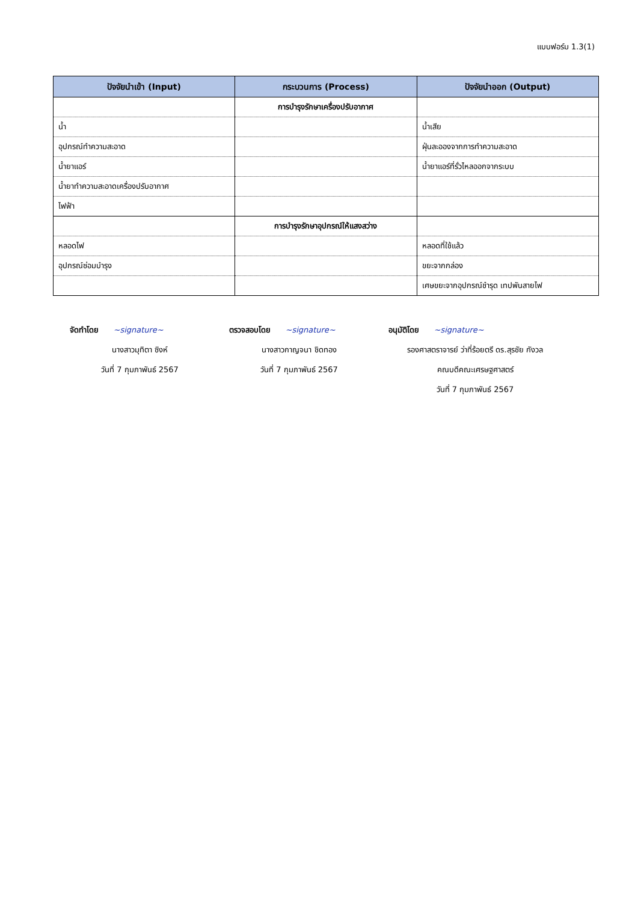แบบฟอร์ม 1.3(1)
| ปัจจัยนำเข้า (Input) | กระบวนการ (Process) | ปัจจัยนำออก (Output) |
| --- | --- | --- |
| | การบำรุงรักษาเครื่องปรับอากาศ | |
| น้ำ | | น้ำเสีย |
| อุปกรณ์ทำความสะอาด | | ฝุ่นละอองจากการทำความสะอาด |
| น้ำยาแอร์ | | น้ำยาแอร์ที่รั่วไหลออกจากระบบ |
| น้ำยาทำความสะอาดเครื่องปรับอากาศ | | |
| ไฟฟ้า | | |
| | การบำรุงรักษาอุปกรณ์ให้แสงสว่าง | |
| หลอดไฟ | | หลอดที่ใช้แล้ว |
| อุปกรณ์ซ่อมบำรุง | | ขยะจากกล่อง |
| | | เศษขยะจากอุปกรณ์ชำรุด เทปพันสายไฟ |
จัดทำโดย ~signature~
นางสาวมุทิตา ซิงห์
วันที่ 7 กุมภาพันธ์ 2567
ตรวจสอบโดย ~signature~
นางสาวกาญจนา ชิดทอง
วันที่ 7 กุมภาพันธ์ 2567
อนุมัติโดย ~signature~
รองศาสตราจารย์ ว่าที่ร้อยตรี ดร.สุรชัย กังวล
คณบดีคณะเศรษฐศาสตร์
วันที่ 7 กุมภาพันธ์ 2567